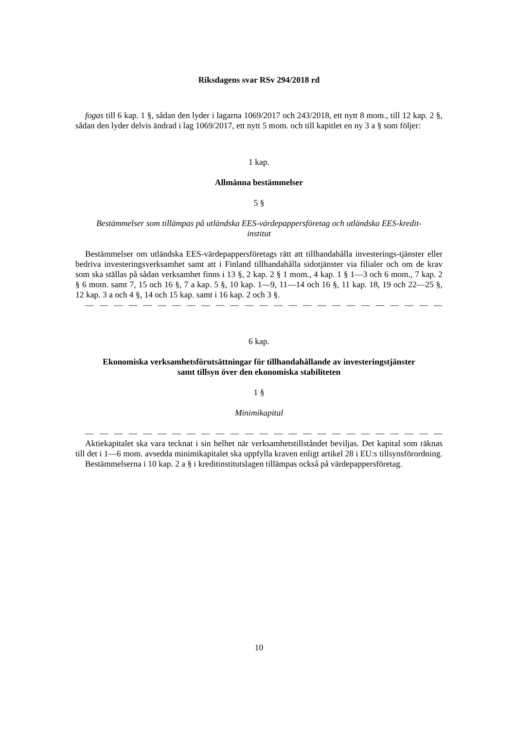Riksdagens svar RSv 294/2018 rd
fogas till 6 kap. 1 §, sådan den lyder i lagarna 1069/2017 och 243/2018, ett nytt 8 mom., till 12 kap. 2 §, sådan den lyder delvis ändrad i lag 1069/2017, ett nytt 5 mom. och till kapitlet en ny 3 a § som följer:
1 kap.
Allmänna bestämmelser
5 §
Bestämmelser som tillämpas på utländska EES-värdepappersföretag och utländska EES-kredit-
institut
Bestämmelser om utländska EES-värdepappersföretags rätt att tillhandahålla investerings-tjänster eller bedriva investeringsverksamhet samt att i Finland tillhandahålla sidotjänster via filialer och om de krav som ska ställas på sådan verksamhet finns i 13 §, 2 kap. 2 § 1 mom., 4 kap. 1 § 1—3 och 6 mom., 7 kap. 2 § 6 mom. samt 7, 15 och 16 §, 7 a kap. 5 §, 10 kap. 1—9, 11—14 och 16 §, 11 kap. 18, 19 och 22—25 §, 12 kap. 3 a och 4 §, 14 och 15 kap. samt i 16 kap. 2 och 3 §.
— — — — — — — — — — — — — — — — — — — — — — — — — —
6 kap.
Ekonomiska verksamhetsförutsättningar för tillhandahållande av investeringstjänster
samt tillsyn över den ekonomiska stabiliteten
1 §
Minimikapital
— — — — — — — — — — — — — — — — — — — — — — — — — —
Aktiekapitalet ska vara tecknat i sin helhet när verksamhetstillståndet beviljas. Det kapital som räknas till det i 1—6 mom. avsedda minimikapitalet ska uppfylla kraven enligt artikel 28 i EU:s tillsynsförordning.
Bestämmelserna i 10 kap. 2 a § i kreditinstitutslagen tillämpas också på värdepappersföretag.
10